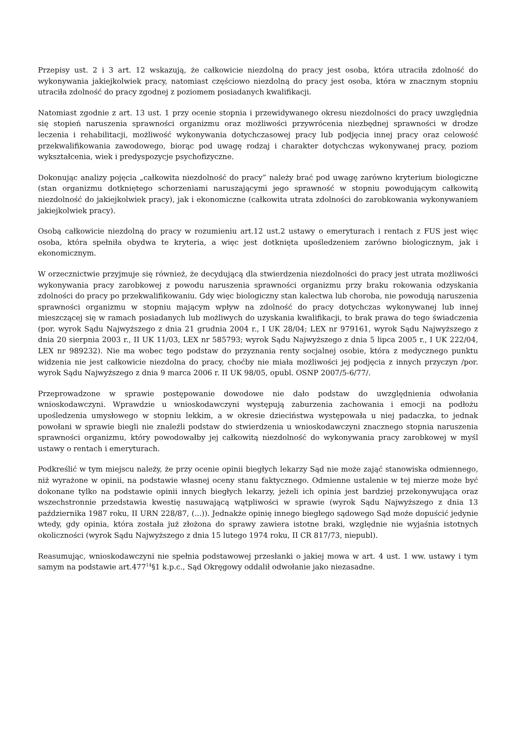Przepisy ust. 2 i 3 art. 12 wskazują, że całkowicie niezdolną do pracy jest osoba, która utraciła zdolność do wykonywania jakiejkolwiek pracy, natomiast częściowo niezdolną do pracy jest osoba, która w znacznym stopniu utraciła zdolność do pracy zgodnej z poziomem posiadanych kwalifikacji.
Natomiast zgodnie z art. 13 ust. 1 przy ocenie stopnia i przewidywanego okresu niezdolności do pracy uwzględnia się stopień naruszenia sprawności organizmu oraz możliwości przywrócenia niezbędnej sprawności w drodze leczenia i rehabilitacji, możliwość wykonywania dotychczasowej pracy lub podjęcia innej pracy oraz celowość przekwalifikowania zawodowego, biorąc pod uwagę rodzaj i charakter dotychczas wykonywanej pracy, poziom wykształcenia, wiek i predyspozycje psychofizyczne.
Dokonując analizy pojęcia „całkowita niezdolność do pracy” należy brać pod uwagę zarówno kryterium biologiczne (stan organizmu dotkniętego schorzeniami naruszającymi jego sprawność w stopniu powodującym całkowitą niezdolność do jakiejkolwiek pracy), jak i ekonomiczne (całkowita utrata zdolności do zarobkowania wykonywaniem jakiejkolwiek pracy).
Osobą całkowicie niezdolną do pracy w rozumieniu art.12 ust.2 ustawy o emeryturach i rentach z FUS jest więc osoba, która spełniła obydwa te kryteria, a więc jest dotknięta upośledzeniem zarówno biologicznym, jak i ekonomicznym.
W orzecznictwie przyjmuje się również, że decydującą dla stwierdzenia niezdolności do pracy jest utrata możliwości wykonywania pracy zarobkowej z powodu naruszenia sprawności organizmu przy braku rokowania odzyskania zdolności do pracy po przekwalifikowaniu. Gdy więc biologiczny stan kalectwa lub choroba, nie powodują naruszenia sprawności organizmu w stopniu mającym wpływ na zdolność do pracy dotychczas wykonywanej lub innej mieszczącej się w ramach posiadanych lub możliwych do uzyskania kwalifikacji, to brak prawa do tego świadczenia (por. wyrok Sądu Najwyższego z dnia 21 grudnia 2004 r., I UK 28/04; LEX nr 979161, wyrok Sądu Najwyższego z dnia 20 sierpnia 2003 r., II UK 11/03, LEX nr 585793; wyrok Sądu Najwyższego z dnia 5 lipca 2005 r., I UK 222/04, LEX nr 989232). Nie ma wobec tego podstaw do przyznania renty socjalnej osobie, która z medycznego punktu widzenia nie jest całkowicie niezdolna do pracy, choćby nie miała możliwości jej podjęcia z innych przyczyn /por. wyrok Sądu Najwyższego z dnia 9 marca 2006 r. II UK 98/05, opubl. OSNP 2007/5-6/77/.
Przeprowadzone w sprawie postępowanie dowodowe nie dało podstaw do uwzględnienia odwołania wnioskodawczyni. Wprawdzie u wnioskodawczyni występują zaburzenia zachowania i emocji na podłożu upośledzenia umysłowego w stopniu lekkim, a w okresie dzieciństwa występowała u niej padaczka, to jednak powołani w sprawie biegli nie znaleźli podstaw do stwierdzenia u wnioskodawczyni znacznego stopnia naruszenia sprawności organizmu, który powodowałby jej całkowitą niezdolność do wykonywania pracy zarobkowej w myśl ustawy o rentach i emeryturach.
Podkreślić w tym miejscu należy, że przy ocenie opinii biegłych lekarzy Sąd nie może zająć stanowiska odmiennego, niż wyrażone w opinii, na podstawie własnej oceny stanu faktycznego. Odmienne ustalenie w tej mierze może być dokonane tylko na podstawie opinii innych biegłych lekarzy, jeżeli ich opinia jest bardziej przekonywująca oraz wszechstronnie przedstawia kwestię nasuwającą wątpliwości w sprawie (wyrok Sądu Najwyższego z dnia 13 października 1987 roku, II URN 228/87, (...)). Jednakże opinię innego biegłego sądowego Sąd może dopuścić jedynie wtedy, gdy opinia, która została już złożona do sprawy zawiera istotne braki, względnie nie wyjaśnia istotnych okoliczności (wyrok Sądu Najwyższego z dnia 15 lutego 1974 roku, II CR 817/73, niepubl).
Reasumując, wnioskodawczyni nie spełnia podstawowej przesłanki o jakiej mowa w art. 4 ust. 1 ww. ustawy i tym samym na podstawie art.477<sup>14</sup>§1 k.p.c., Sąd Okręgowy oddalił odwołanie jako niezasadne.